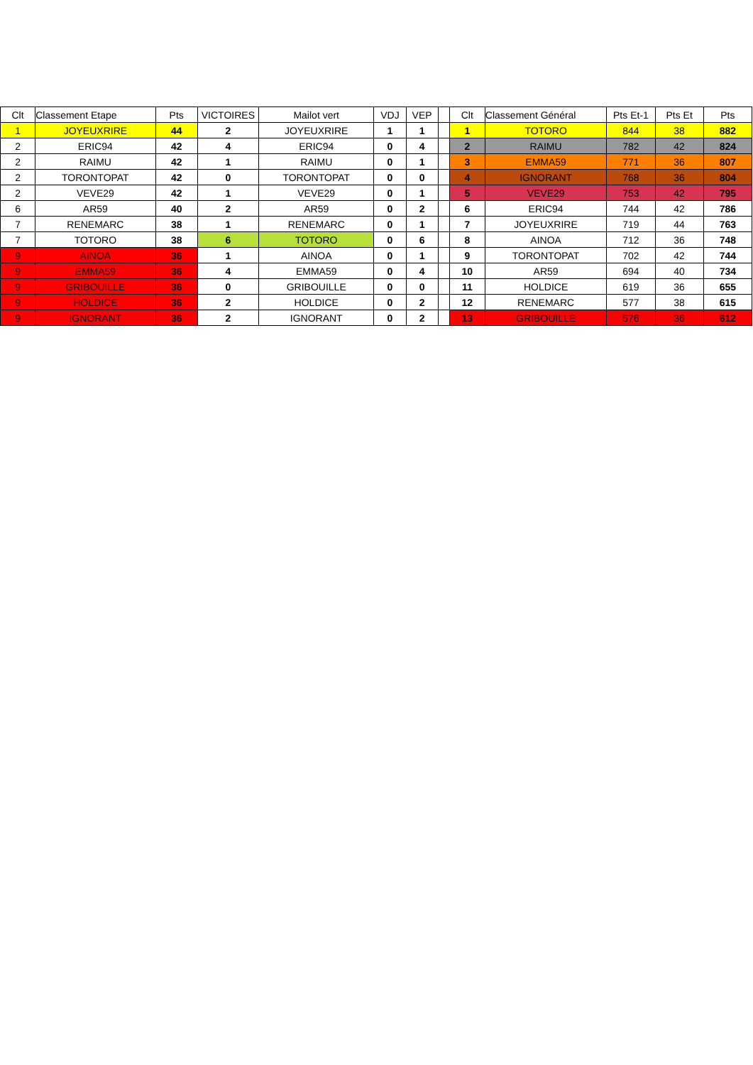| Clt | Classement Etape | Pts | VICTOIRES | Mailot vert | VDJ | VEP | | Clt | Classement Général | Pts Et-1 | Pts Et | Pts |
| --- | --- | --- | --- | --- | --- | --- | --- | --- | --- | --- | --- | --- |
| 1 | JOYEUXRIRE | 44 | 2 | JOYEUXRIRE | 1 | 1 | | 1 | TOTORO | 844 | 38 | 882 |
| 2 | ERIC94 | 42 | 4 | ERIC94 | 0 | 4 | | 2 | RAIMU | 782 | 42 | 824 |
| 2 | RAIMU | 42 | 1 | RAIMU | 0 | 1 | | 3 | EMMA59 | 771 | 36 | 807 |
| 2 | TORONTOPAT | 42 | 0 | TORONTOPAT | 0 | 0 | | 4 | IGNORANT | 768 | 36 | 804 |
| 2 | VEVE29 | 42 | 1 | VEVE29 | 0 | 1 | | 5 | VEVE29 | 753 | 42 | 795 |
| 6 | AR59 | 40 | 2 | AR59 | 0 | 2 | | 6 | ERIC94 | 744 | 42 | 786 |
| 7 | RENEMARC | 38 | 1 | RENEMARC | 0 | 1 | | 7 | JOYEUXRIRE | 719 | 44 | 763 |
| 7 | TOTORO | 38 | 6 | TOTORO | 0 | 6 | | 8 | AINOA | 712 | 36 | 748 |
| 9 | AINOA | 36 | 1 | AINOA | 0 | 1 | | 9 | TORONTOPAT | 702 | 42 | 744 |
| 9 | EMMA59 | 36 | 4 | EMMA59 | 0 | 4 | | 10 | AR59 | 694 | 40 | 734 |
| 9 | GRIBOUILLE | 36 | 0 | GRIBOUILLE | 0 | 0 | | 11 | HOLDICE | 619 | 36 | 655 |
| 9 | HOLDICE | 36 | 2 | HOLDICE | 0 | 2 | | 12 | RENEMARC | 577 | 38 | 615 |
| 9 | IGNORANT | 36 | 2 | IGNORANT | 0 | 2 | | 13 | GRIBOUILLE | 576 | 36 | 612 |